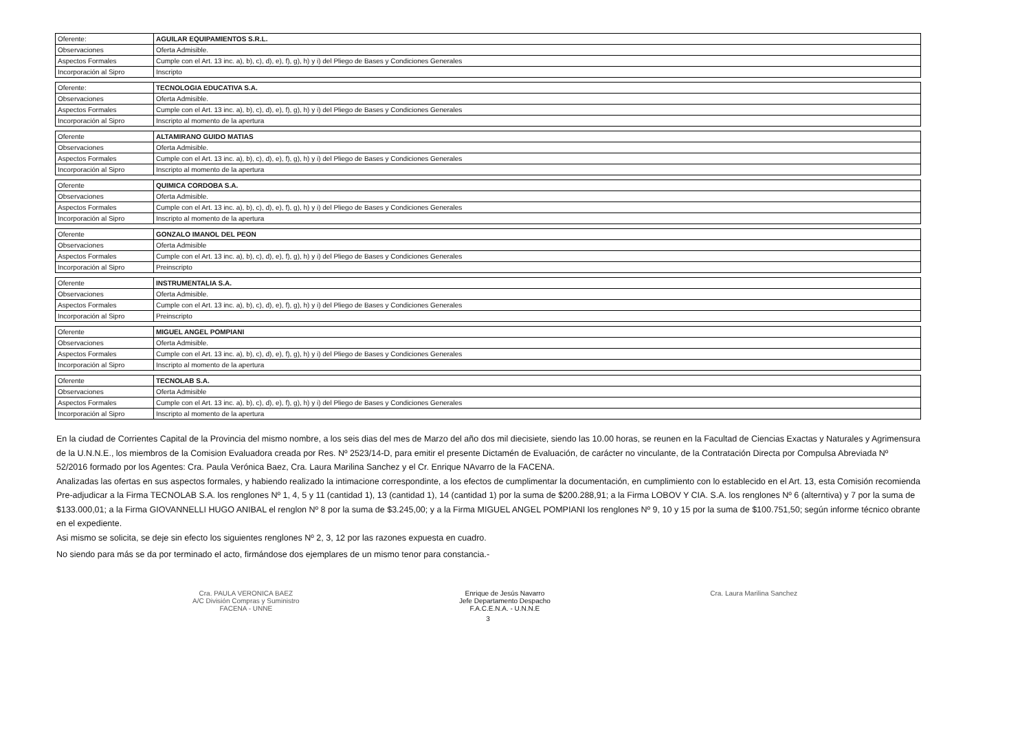| Oferente: | AGUILAR EQUIPAMIENTOS S.R.L. |
| Observaciones | Oferta Admisible. |
| Aspectos Formales | Cumple con el Art. 13 inc. a), b), c), d), e), f), g), h) y i) del Pliego de Bases y Condiciones Generales |
| Incorporación al Sipro | Inscripto |
| Oferente: | TECNOLOGIA EDUCATIVA S.A. |
| Observaciones | Oferta Admisible. |
| Aspectos Formales | Cumple con el Art. 13 inc. a), b), c), d), e), f), g), h) y i) del Pliego de Bases y Condiciones Generales |
| Incorporación al Sipro | Inscripto al momento de la apertura |
| Oferente | ALTAMIRANO GUIDO MATIAS |
| Observaciones | Oferta Admisible. |
| Aspectos Formales | Cumple con el Art. 13 inc. a), b), c), d), e), f), g), h) y i) del Pliego de Bases y Condiciones Generales |
| Incorporación al Sipro | Inscripto al momento de la apertura |
| Oferente | QUIMICA CORDOBA S.A. |
| Observaciones | Oferta Admisible. |
| Aspectos Formales | Cumple con el Art. 13 inc. a), b), c), d), e), f), g), h) y i) del Pliego de Bases y Condiciones Generales |
| Incorporación al Sipro | Inscripto al momento de la apertura |
| Oferente | GONZALO IMANOL DEL PEON |
| Observaciones | Oferta Admisible |
| Aspectos Formales | Cumple con el Art. 13 inc. a), b), c), d), e), f), g), h) y i) del Pliego de Bases y Condiciones Generales |
| Incorporación al Sipro | Preinscripto |
| Oferente | INSTRUMENTALIA S.A. |
| Observaciones | Oferta Admisible. |
| Aspectos Formales | Cumple con el Art. 13 inc. a), b), c), d), e), f), g), h) y i) del Pliego de Bases y Condiciones Generales |
| Incorporación al Sipro | Preinscripto |
| Oferente | MIGUEL ANGEL POMPIANI |
| Observaciones | Oferta Admisible. |
| Aspectos Formales | Cumple con el Art. 13 inc. a), b), c), d), e), f), g), h) y i) del Pliego de Bases y Condiciones Generales |
| Incorporación al Sipro | Inscripto al momento de la apertura |
| Oferente | TECNOLAB S.A. |
| Observaciones | Oferta Admisible |
| Aspectos Formales | Cumple con el Art. 13 inc. a), b), c), d), e), f), g), h) y i) del Pliego de Bases y Condiciones Generales |
| Incorporación al Sipro | Inscripto al momento de la apertura |
En la ciudad de Corrientes Capital de la Provincia del mismo nombre, a los seis dias del mes de Marzo del año dos mil diecisiete, siendo las 10.00 horas, se reunen en la Facultad de Ciencias Exactas y Naturales y Agrimensura de la U.N.N.E., los miembros de la Comision Evaluadora creada por Res. Nº 2523/14-D, para emitir el presente Dictamén de Evaluación, de carácter no vinculante, de la Contratación Directa por Compulsa Abreviada Nº 52/2016 formado por los Agentes: Cra. Paula Verónica Baez, Cra. Laura Marilina Sanchez y el Cr. Enrique NAvarro de la FACENA.
Analizadas las ofertas en sus aspectos formales, y habiendo realizado la intimacione correspondinte, a los efectos de cumplimentar la documentación, en cumplimiento con lo establecido en el Art. 13, esta Comisión recomienda Pre-adjudicar a la Firma TECNOLAB S.A. los renglones Nº 1, 4, 5 y 11 (cantidad 1), 13 (cantidad 1), 14 (cantidad 1) por la suma de $200.288,91; a la Firma LOBOV Y CIA. S.A. los renglones Nº 6 (alterntiva) y 7 por la suma de $133.000,01; a la Firma GIOVANNELLI HUGO ANIBAL el renglon Nº 8 por la suma de $3.245,00; y a la Firma MIGUEL ANGEL POMPIANI los renglones Nº 9, 10 y 15 por la suma de $100.751,50; según informe técnico obrante en el expediente.
Asi mismo se solicita, se deje sin efecto los siguientes renglones Nº 2, 3, 12 por las razones expuesta en cuadro.
No siendo para más se da por terminado el acto, firmándose dos ejemplares de un mismo tenor para constancia.-
Cra. PAULA VERONICA BAEZ
A/C División Compras y Suministro
FACENA - UNNE
Enrique de Jesús Navarro
Jefe Departamento Despacho
F.A.C.E.N.A. - U.N.N.E
Cra. Laura Marilina Sanchez
3